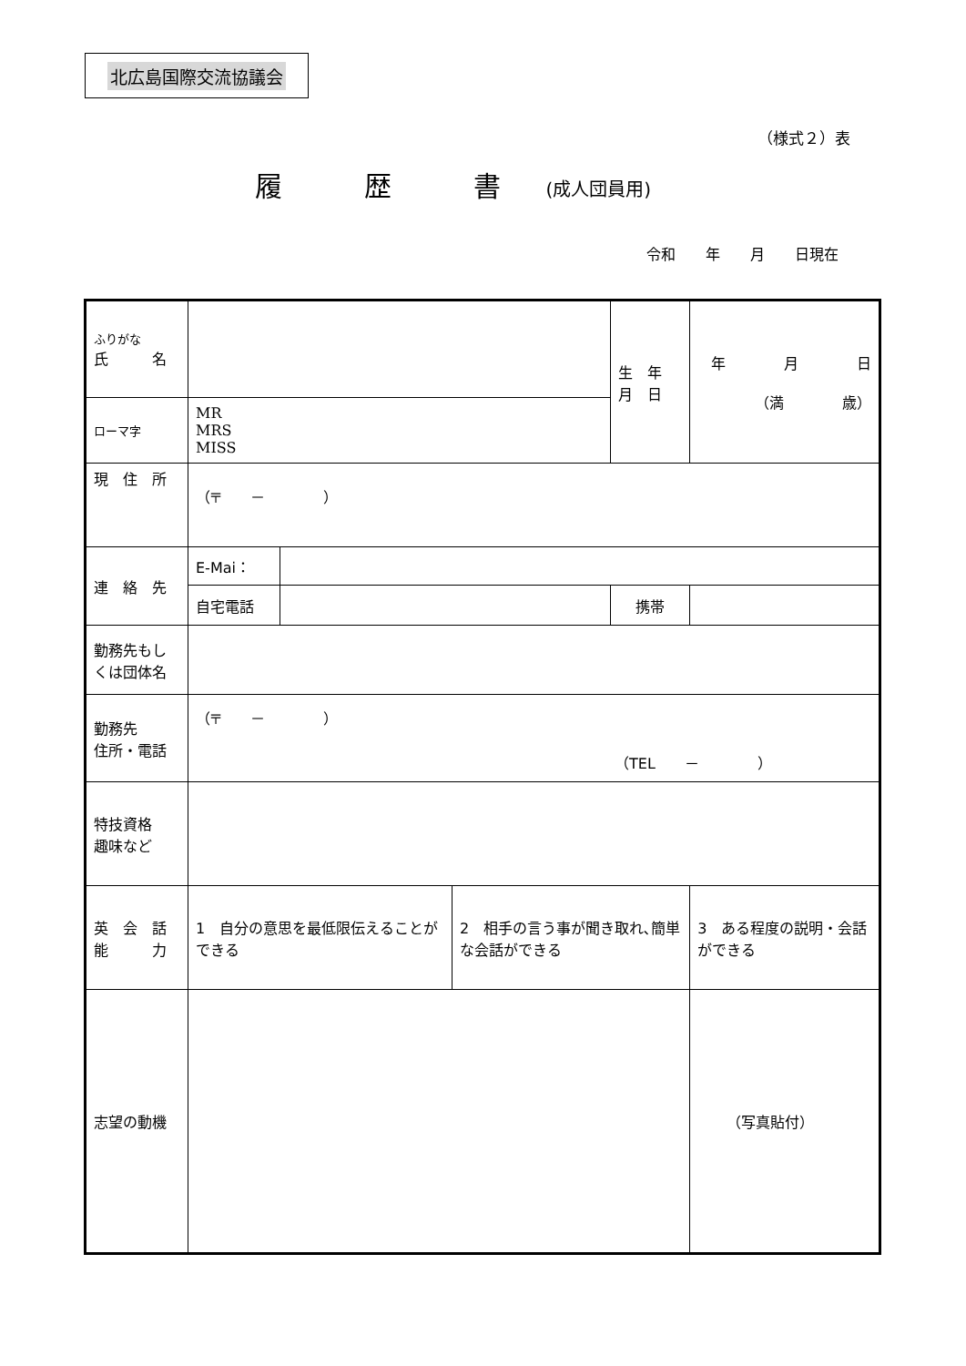北広島国際交流協議会
（様式２）表
履　　　歴　　　書 (成人団員用)
令和 年 月 日現在
| ふりがな 氏 名 | | | | 生 年 月 日 | 年 月 日 （満 歳） |
| ローマ字 | MR MRS MISS | | | | |
| 現 住 所 | （〒 － ） | | | | |
| 連 絡 先 | E-Mai： | | | | |
| | 自宅電話 | | | 携帯 | |
| 勤務先もしくは団体名 | | | | | |
| 勤務先 住所・電話 | （〒 － ） （TEL － ） | | | | |
| 特技資格 趣味など | | | | | |
| 英 会 話 能 力 | 1 自分の意思を最低限伝えることができる | | 2 相手の言う事が聞き取れ､簡単な会話ができる | | 3 ある程度の説明・会話ができる |
| 志望の動機 | | | | | （写真貼付） |